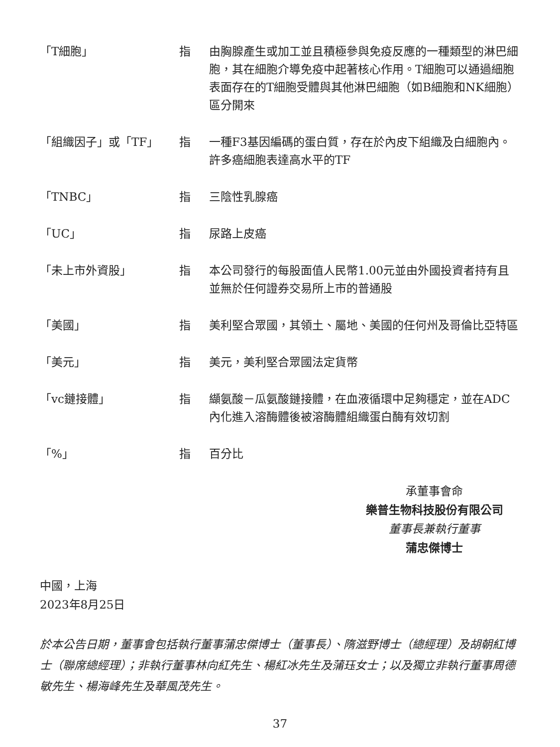| 「T細胞」 | 指 | 由胸腺產生或加工並且積極參與免疫反應的一種類型的淋巴細胞，其在細胞介導免疫中起著核心作用。T細胞可以通過細胞表面存在的T細胞受體與其他淋巴細胞（如B細胞和NK細胞）區分開來 |
| 「組織因子」或「TF」 | 指 | 一種F3基因編碼的蛋白質，存在於內皮下組織及白細胞內。許多癌細胞表達高水平的TF |
| 「TNBC」 | 指 | 三陰性乳腺癌 |
| 「UC」 | 指 | 尿路上皮癌 |
| 「未上市外資股」 | 指 | 本公司發行的每股面值人民幣1.00元並由外國投資者持有且並無於任何證券交易所上市的普通股 |
| 「美國」 | 指 | 美利堅合眾國，其領土、屬地、美國的任何州及哥倫比亞特區 |
| 「美元」 | 指 | 美元，美利堅合眾國法定貨幣 |
| 「vc鏈接體」 | 指 | 纈氨酸－瓜氨酸鏈接體，在血液循環中足夠穩定，並在ADC內化進入溶酶體後被溶酶體組織蛋白酶有效切割 |
| 「%」 | 指 | 百分比 |
承董事會命
樂普生物科技股份有限公司
董事長兼執行董事
蒲忠傑博士
中國，上海
2023年8月25日
於本公告日期，董事會包括執行董事蒲忠傑博士（董事長）、隋滋野博士（總經理）及胡朝紅博士（聯席總經理）；非執行董事林向紅先生、楊紅冰先生及蒲珏女士；以及獨立非執行董事周德敏先生、楊海峰先生及華風茂先生。
37